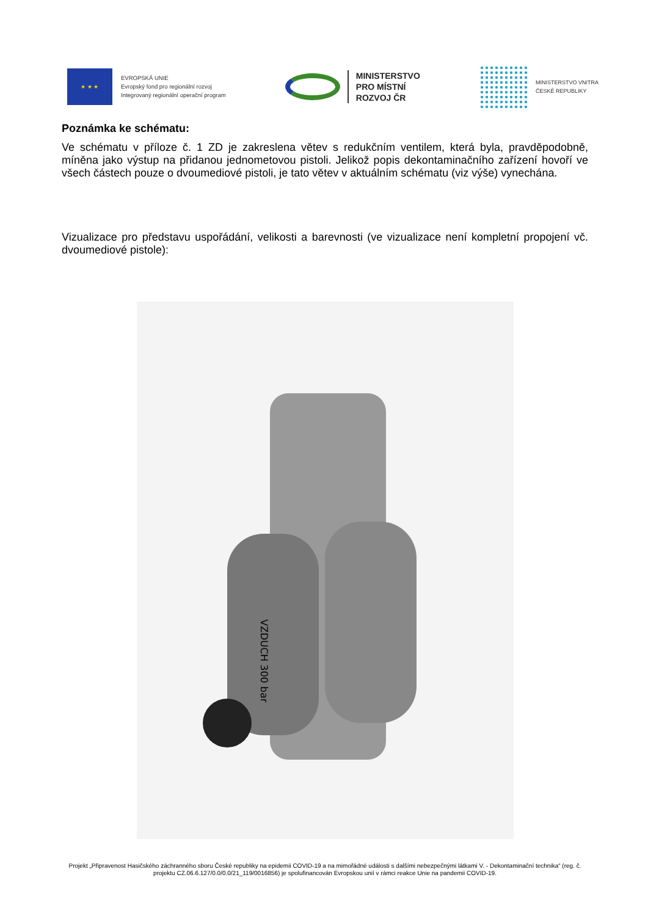★ ★ ★
EVROPSKÁ UNIE
Evropský fond pro regionální rozvoj
Integrovaný regionální operační program
MINISTERSTVO
PRO MÍSTNÍ
ROZVOJ ČR
MINISTERSTVO VNITRA
ČESKÉ REPUBLIKY
Poznámka ke schématu:
Ve schématu v příloze č. 1 ZD je zakreslena větev s redukčním ventilem, která byla, pravděpodobně, míněna jako výstup na přidanou jednometovou pistoli. Jelikož popis dekontaminačního zařízení hovoří ve všech částech pouze o dvoumediové pistoli, je tato větev v aktuálním schématu (viz výše) vynechána.
Vizualizace pro představu uspořádání, velikosti a barevnosti (ve vizualizace není kompletní propojení vč. dvoumediové pistole):
VZDUCH 300 bar
Projekt „Připravenost Hasičského záchranného sboru České republiky na epidemii COVID-19 a na mimořádné události s dalšími nebezpečnými látkami V. - Dekontaminační technika“ (reg. č. projektu CZ.06.6.127/0.0/0.0/21_119/0016856) je spolufinancován Evropskou unií v rámci reakce Unie na pandemii COVID-19.